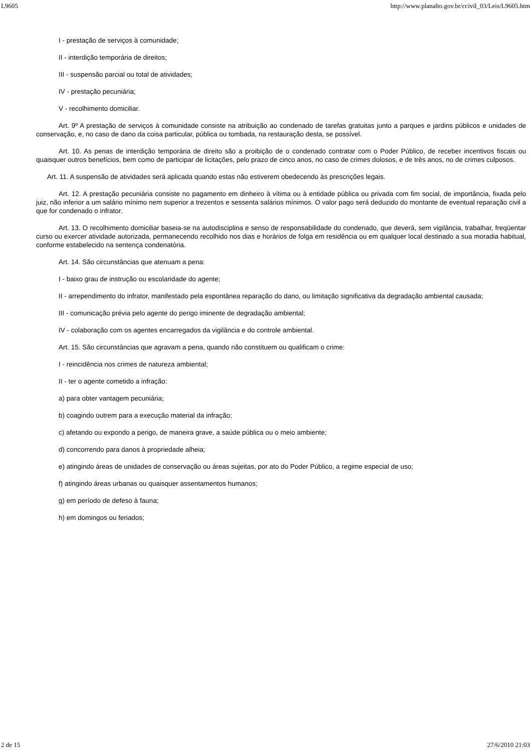L9605 http://www.planalto.gov.br/ccivil_03/Leis/L9605.htm
I - prestação de serviços à comunidade;
II - interdição temporária de direitos;
III - suspensão parcial ou total de atividades;
IV - prestação pecuniária;
V - recolhimento domiciliar.
Art. 9º A prestação de serviços à comunidade consiste na atribuição ao condenado de tarefas gratuitas junto a parques e jardins públicos e unidades de conservação, e, no caso de dano da coisa particular, pública ou tombada, na restauração desta, se possível.
Art. 10. As penas de interdição temporária de direito são a proibição de o condenado contratar com o Poder Público, de receber incentivos fiscais ou quaisquer outros benefícios, bem como de participar de licitações, pelo prazo de cinco anos, no caso de crimes dolosos, e de três anos, no de crimes culposos.
Art. 11. A suspensão de atividades será aplicada quando estas não estiverem obedecendo às prescrições legais.
Art. 12. A prestação pecuniária consiste no pagamento em dinheiro à vítima ou à entidade pública ou privada com fim social, de importância, fixada pelo juiz, não inferior a um salário mínimo nem superior a trezentos e sessenta salários mínimos. O valor pago será deduzido do montante de eventual reparação civil a que for condenado o infrator.
Art. 13. O recolhimento domiciliar baseia-se na autodisciplina e senso de responsabilidade do condenado, que deverá, sem vigilância, trabalhar, freqüentar curso ou exercer atividade autorizada, permanecendo recolhido nos dias e horários de folga em residência ou em qualquer local destinado a sua moradia habitual, conforme estabelecido na sentença condenatória.
Art. 14. São circunstâncias que atenuam a pena:
I - baixo grau de instrução ou escolaridade do agente;
II - arrependimento do infrator, manifestado pela espontânea reparação do dano, ou limitação significativa da degradação ambiental causada;
III - comunicação prévia pelo agente do perigo iminente de degradação ambiental;
IV - colaboração com os agentes encarregados da vigilância e do controle ambiental.
Art. 15. São circunstâncias que agravam a pena, quando não constituem ou qualificam o crime:
I - reincidência nos crimes de natureza ambiental;
II - ter o agente cometido a infração:
a) para obter vantagem pecuniária;
b) coagindo outrem para a execução material da infração;
c) afetando ou expondo a perigo, de maneira grave, a saúde pública ou o meio ambiente;
d) concorrendo para danos à propriedade alheia;
e) atingindo áreas de unidades de conservação ou áreas sujeitas, por ato do Poder Público, a regime especial de uso;
f) atingindo áreas urbanas ou quaisquer assentamentos humanos;
g) em período de defeso à fauna;
h) em domingos ou feriados;
2 de 15 27/6/2010 21:03